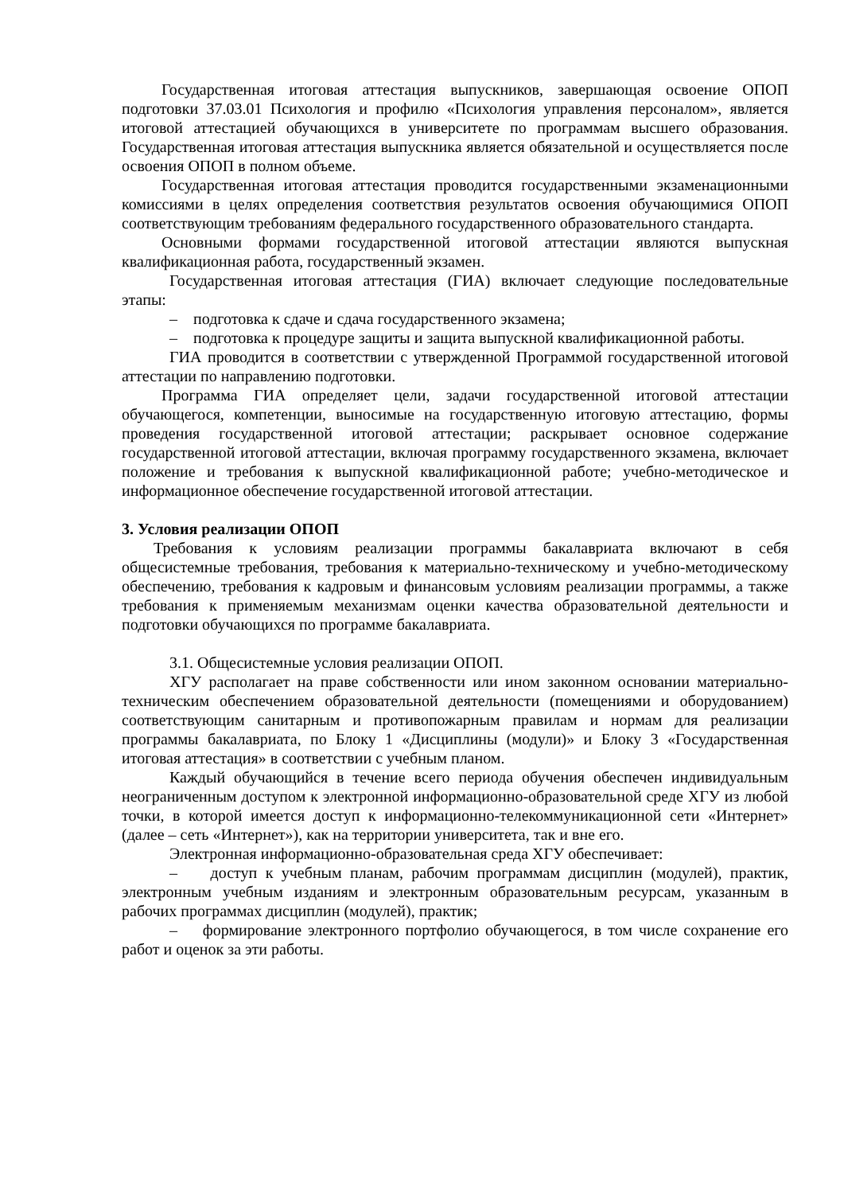Государственная итоговая аттестация выпускников, завершающая освоение ОПОП подготовки 37.03.01 Психология и профилю «Психология управления персоналом», является итоговой аттестацией обучающихся в университете по программам высшего образования. Государственная итоговая аттестация выпускника является обязательной и осуществляется после освоения ОПОП в полном объеме.
Государственная итоговая аттестация проводится государственными экзаменационными комиссиями в целях определения соответствия результатов освоения обучающимися ОПОП соответствующим требованиям федерального государственного образовательного стандарта.
Основными формами государственной итоговой аттестации являются выпускная квалификационная работа, государственный экзамен.
Государственная итоговая аттестация (ГИА) включает следующие последовательные этапы:
– подготовка к сдаче и сдача государственного экзамена;
– подготовка к процедуре защиты и защита выпускной квалификационной работы.
ГИА проводится в соответствии с утвержденной Программой государственной итоговой аттестации по направлению подготовки.
Программа ГИА определяет цели, задачи государственной итоговой аттестации обучающегося, компетенции, выносимые на государственную итоговую аттестацию, формы проведения государственной итоговой аттестации; раскрывает основное содержание государственной итоговой аттестации, включая программу государственного экзамена, включает положение и требования к выпускной квалификационной работе; учебно-методическое и информационное обеспечение государственной итоговой аттестации.
3. Условия реализации ОПОП
Требования к условиям реализации программы бакалавриата включают в себя общесистемные требования, требования к материально-техническому и учебно-методическому обеспечению, требования к кадровым и финансовым условиям реализации программы, а также требования к применяемым механизмам оценки качества образовательной деятельности и подготовки обучающихся по программе бакалавриата.
3.1. Общесистемные условия реализации ОПОП.
ХГУ располагает на праве собственности или ином законном основании материально-техническим обеспечением образовательной деятельности (помещениями и оборудованием) соответствующим санитарным и противопожарным правилам и нормам для реализации программы бакалавриата, по Блоку 1 «Дисциплины (модули)» и Блоку 3 «Государственная итоговая аттестация» в соответствии с учебным планом.
Каждый обучающийся в течение всего периода обучения обеспечен индивидуальным неограниченным доступом к электронной информационно-образовательной среде ХГУ из любой точки, в которой имеется доступ к информационно-телекоммуникационной сети «Интернет» (далее – сеть «Интернет»), как на территории университета, так и вне его.
Электронная информационно-образовательная среда ХГУ обеспечивает:
– доступ к учебным планам, рабочим программам дисциплин (модулей), практик, электронным учебным изданиям и электронным образовательным ресурсам, указанным в рабочих программах дисциплин (модулей), практик;
– формирование электронного портфолио обучающегося, в том числе сохранение его работ и оценок за эти работы.